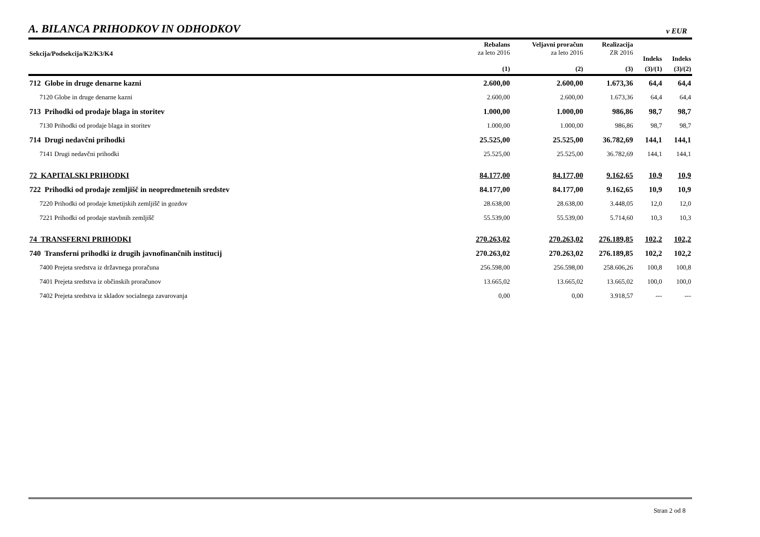A. BILANCA PRIHODKOV IN ODHODKOV
v EUR
| Sekcija/Podsekcija/K2/K3/K4 | Rebalans za leto 2016 | Veljavni proračun za leto 2016 | Realizacija ZR 2016 | Indeks | Indeks |
| --- | --- | --- | --- | --- | --- |
| | (1) | (2) | (3) | (3)/(1) | (3)/(2) |
| 712 Globe in druge denarne kazni | 2.600,00 | 2.600,00 | 1.673,36 | 64,4 | 64,4 |
| 7120 Globe in druge denarne kazni | 2.600,00 | 2.600,00 | 1.673,36 | 64,4 | 64,4 |
| 713 Prihodki od prodaje blaga in storitev | 1.000,00 | 1.000,00 | 986,86 | 98,7 | 98,7 |
| 7130 Prihodki od prodaje blaga in storitev | 1.000,00 | 1.000,00 | 986,86 | 98,7 | 98,7 |
| 714 Drugi nedavčni prihodki | 25.525,00 | 25.525,00 | 36.782,69 | 144,1 | 144,1 |
| 7141 Drugi nedavčni prihodki | 25.525,00 | 25.525,00 | 36.782,69 | 144,1 | 144,1 |
| 72 KAPITALSKI PRIHODKI | 84.177,00 | 84.177,00 | 9.162,65 | 10,9 | 10,9 |
| 722 Prihodki od prodaje zemljišč in neopredmetenih sredstev | 84.177,00 | 84.177,00 | 9.162,65 | 10,9 | 10,9 |
| 7220 Prihodki od prodaje kmetijskih zemljišč in gozdov | 28.638,00 | 28.638,00 | 3.448,05 | 12,0 | 12,0 |
| 7221 Prihodki od prodaje stavbnih zemljišč | 55.539,00 | 55.539,00 | 5.714,60 | 10,3 | 10,3 |
| 74 TRANSFERNI PRIHODKI | 270.263,02 | 270.263,02 | 276.189,85 | 102,2 | 102,2 |
| 740 Transferni prihodki iz drugih javnofinančnih institucij | 270.263,02 | 270.263,02 | 276.189,85 | 102,2 | 102,2 |
| 7400 Prejeta sredstva iz državnega proračuna | 256.598,00 | 256.598,00 | 258.606,26 | 100,8 | 100,8 |
| 7401 Prejeta sredstva iz občinskih proračunov | 13.665,02 | 13.665,02 | 13.665,02 | 100,0 | 100,0 |
| 7402 Prejeta sredstva iz skladov socialnega zavarovanja | 0,00 | 0,00 | 3.918,57 | --- | --- |
Stran 2 od 8